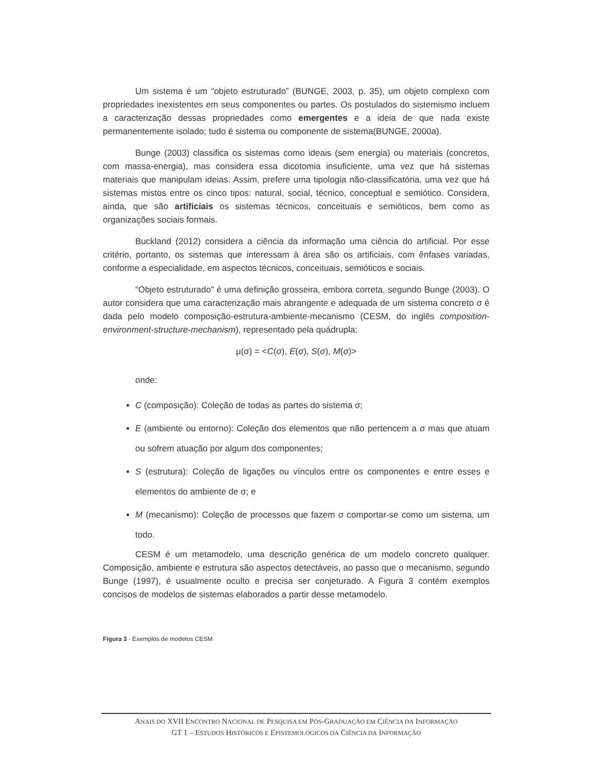Um sistema é um “objeto estruturado” (BUNGE, 2003, p. 35), um objeto complexo com propriedades inexistentes em seus componentes ou partes. Os postulados do sistemismo incluem a caracterização dessas propriedades como emergentes e a ideia de que nada existe permanentemente isolado; tudo é sistema ou componente de sistema(BUNGE, 2000a).
Bunge (2003) classifica os sistemas como ideais (sem energia) ou materiais (concretos, com massa-energia), mas considera essa dicotomia insuficiente, uma vez que há sistemas materiais que manipulam ideias. Assim, prefere uma tipologia não-classificatória, uma vez que há sistemas mistos entre os cinco tipos: natural, social, técnico, conceptual e semiótico. Considera, ainda, que são artificiais os sistemas técnicos, conceituais e semióticos, bem como as organizações sociais formais.
Buckland (2012) considera a ciência da informação uma ciência do artificial. Por esse critério, portanto, os sistemas que interessam à área são os artificiais, com ênfases variadas, conforme a especialidade, em aspectos técnicos, conceituais, semióticos e sociais.
“Objeto estruturado” é uma definição grosseira, embora correta, segundo Bunge (2003). O autor considera que uma caracterização mais abrangente e adequada de um sistema concreto σ é dada pelo modelo composição-estrutura-ambiente-mecanismo (CESM, do inglês composition-environment-structure-mechanism), representado pela quádrupla:
μ(σ) = <C(σ), E(σ), S(σ), M(σ)>
onde:
C (composição): Coleção de todas as partes do sistema σ;
E (ambiente ou entorno): Coleção dos elementos que não pertencem a σ mas que atuam ou sofrem atuação por algum dos componentes;
S (estrutura): Coleção de ligações ou vínculos entre os componentes e entre esses e elementos do ambiente de σ; e
M (mecanismo): Coleção de processos que fazem σ comportar-se como um sistema, um todo.
CESM é um metamodelo, uma descrição genérica de um modelo concreto qualquer. Composição, ambiente e estrutura são aspectos detectáveis, ao passo que o mecanismo, segundo Bunge (1997), é usualmente oculto e precisa ser conjeturado. A Figura 3 contém exemplos concisos de modelos de sistemas elaborados a partir desse metamodelo.
Figura 3 - Exemplos de modelos CESM
ANAIS DO XVII ENCONTRO NACIONAL DE PESQUISA EM PÓS-GRADUAÇÃO EM CIÊNCIA DA INFORMAÇÃO
GT 1 – ESTUDOS HISTÓRICOS E EPISTEMOLÓGICOS DA CIÊNCIA DA INFORMAÇÃO